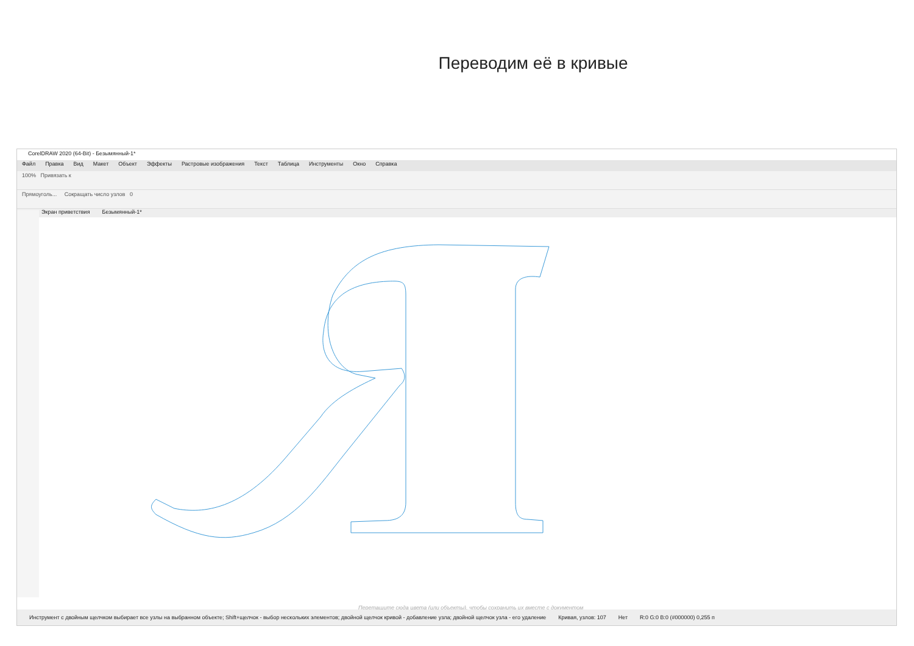Переводим её в кривые
CorelDRAW 2020 (64-Bit) - Безымянный-1*
Файл Правка Вид Макет Объект Эффекты Растровые изображения Текст Таблица Инструменты Окно Справка
100% Привязать к
Прямоуголь... Сокращать число узлов 0
Экран приветствия Безымянный-1*
Перетащите сюда цвета (или объекты), чтобы сохранить их вместе с документом
Инструмент с двойным щелчком выбирает все узлы на выбранном объекте; Shift+щелчок - выбор нескольких элементов; двойной щелчок кривой - добавление узла; двойной щелчок узла - его удаление Кривая, узлов: 107 Нет R:0 G:0 B:0 (#000000) 0,255 п